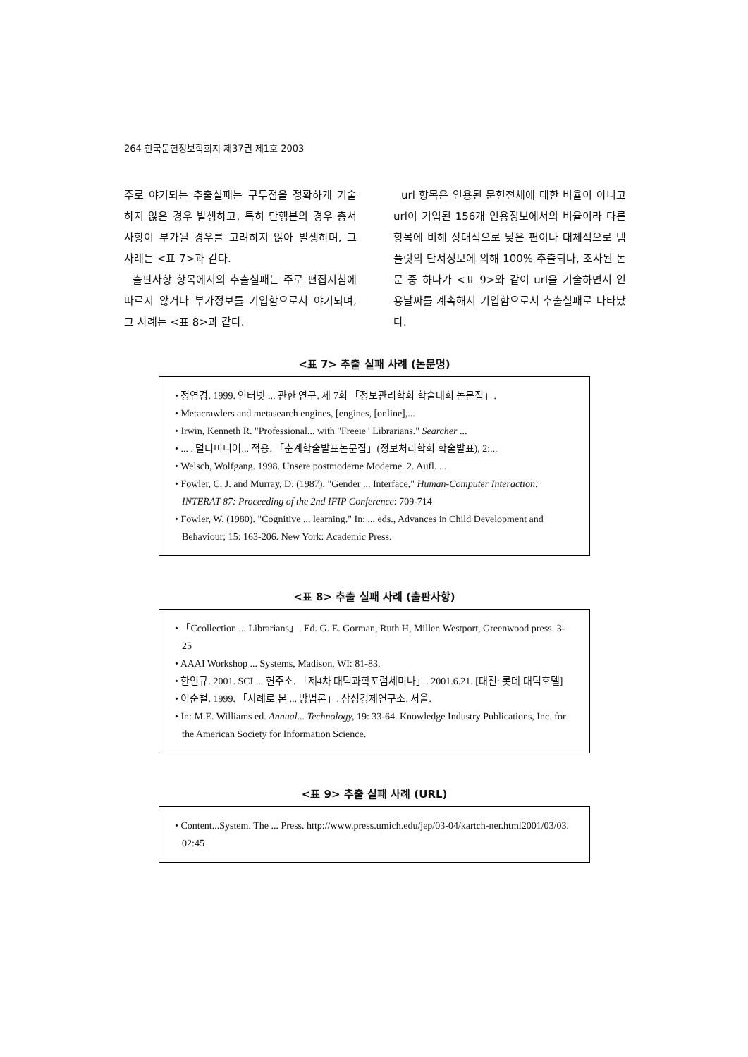264 한국문헌정보학회지 제37권 제1호 2003
주로 야기되는 추출실패는 구두점을 정확하게 기술하지 않은 경우 발생하고, 특히 단행본의 경우 총서사항이 부가될 경우를 고려하지 않아 발생하며, 그 사례는 <표 7>과 같다.
출판사항 항목에서의 추출실패는 주로 편집지침에 따르지 않거나 부가정보를 기입함으로서 야기되며, 그 사례는 <표 8>과 같다.
url 항목은 인용된 문헌전체에 대한 비율이 아니고 url이 기입된 156개 인용정보에서의 비율이라 다른 항목에 비해 상대적으로 낮은 편이나 대체적으로 템플릿의 단서정보에 의해 100% 추출되나, 조사된 논문 중 하나가 <표 9>와 같이 url을 기술하면서 인용날짜를 계속해서 기입함으로서 추출실패로 나타났다.
<표 7> 추출 실패 사례 (논문명)
• 정연경. 1999. 인터넷 ... 관한 연구. 제 7회 「정보관리학회 학술대회 논문집」.
• Metacrawlers and metasearch engines, [engines, [online],...
• Irwin, Kenneth R. "Professional... with "Freeie" Librarians." Searcher ...
• ... . 멀티미디어... 적용. 「춘계학술발표논문집」(정보처리학회 학술발표), 2:...
• Welsch, Wolfgang. 1998. Unsere postmoderne Moderne. 2. Aufl. ...
• Fowler, C. J. and Murray, D. (1987). "Gender ... Interface," Human-Computer Interaction: INTERAT 87: Proceeding of the 2nd IFIP Conference: 709-714
• Fowler, W. (1980). "Cognitive ... learning." In: ... eds., Advances in Child Development and Behaviour; 15: 163-206. New York: Academic Press.
<표 8> 추출 실패 사례 (출판사항)
• 「Ccollection ... Librarians」. Ed. G. E. Gorman, Ruth H, Miller. Westport, Greenwood press. 3-25
• AAAI Workshop ... Systems, Madison, WI: 81-83.
• 한인규. 2001. SCI ... 현주소. 「제4차 대덕과학포럼세미나」. 2001.6.21. [대전: 롯데 대덕호텔]
• 이순철. 1999. 「사례로 본 ... 방법론」. 삼성경제연구소. 서울.
• In: M.E. Williams ed. Annual... Technology, 19: 33-64. Knowledge Industry Publications, Inc. for the American Society for Information Science.
<표 9> 추출 실패 사례 (URL)
• Content...System. The ... Press. http://www.press.umich.edu/jep/03-04/kartch-ner.html2001/03/03. 02:45